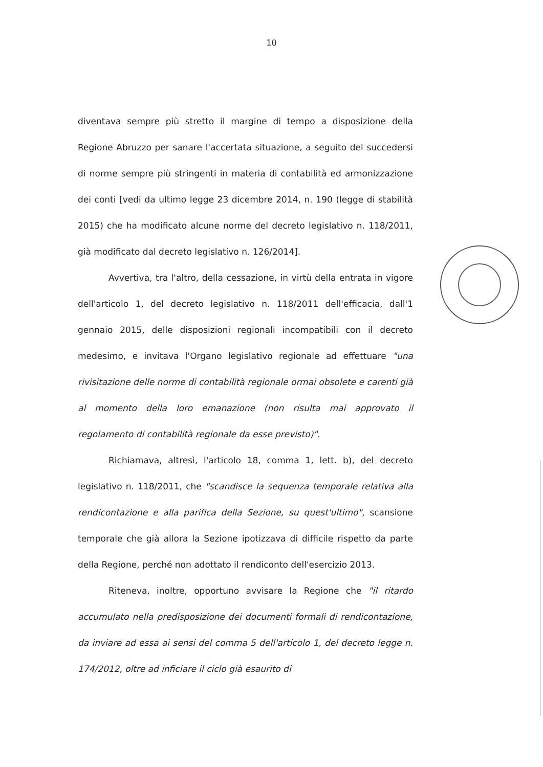10
diventava sempre più stretto il margine di tempo a disposizione della Regione Abruzzo per sanare l'accertata situazione, a seguito del succedersi di norme sempre più stringenti in materia di contabilità ed armonizzazione dei conti [vedi da ultimo legge 23 dicembre 2014, n. 190 (legge di stabilità 2015) che ha modificato alcune norme del decreto legislativo n. 118/2011, già modificato dal decreto legislativo n. 126/2014].
Avvertiva, tra l'altro, della cessazione, in virtù della entrata in vigore dell'articolo 1, del decreto legislativo n. 118/2011 dell'efficacia, dall'1 gennaio 2015, delle disposizioni regionali incompatibili con il decreto medesimo, e invitava l'Organo legislativo regionale ad effettuare "una rivisitazione delle norme di contabilità regionale ormai obsolete e carenti già al momento della loro emanazione (non risulta mai approvato il regolamento di contabilità regionale da esse previsto)".
Richiamava, altresì, l'articolo 18, comma 1, lett. b), del decreto legislativo n. 118/2011, che "scandisce la sequenza temporale relativa alla rendicontazione e alla parifica della Sezione, su quest'ultimo", scansione temporale che già allora la Sezione ipotizzava di difficile rispetto da parte della Regione, perché non adottato il rendiconto dell'esercizio 2013.
Riteneva, inoltre, opportuno avvisare la Regione che "il ritardo accumulato nella predisposizione dei documenti formali di rendicontazione, da inviare ad essa ai sensi del comma 5 dell'articolo 1, del decreto legge n. 174/2012, oltre ad inficiare il ciclo già esaurito di